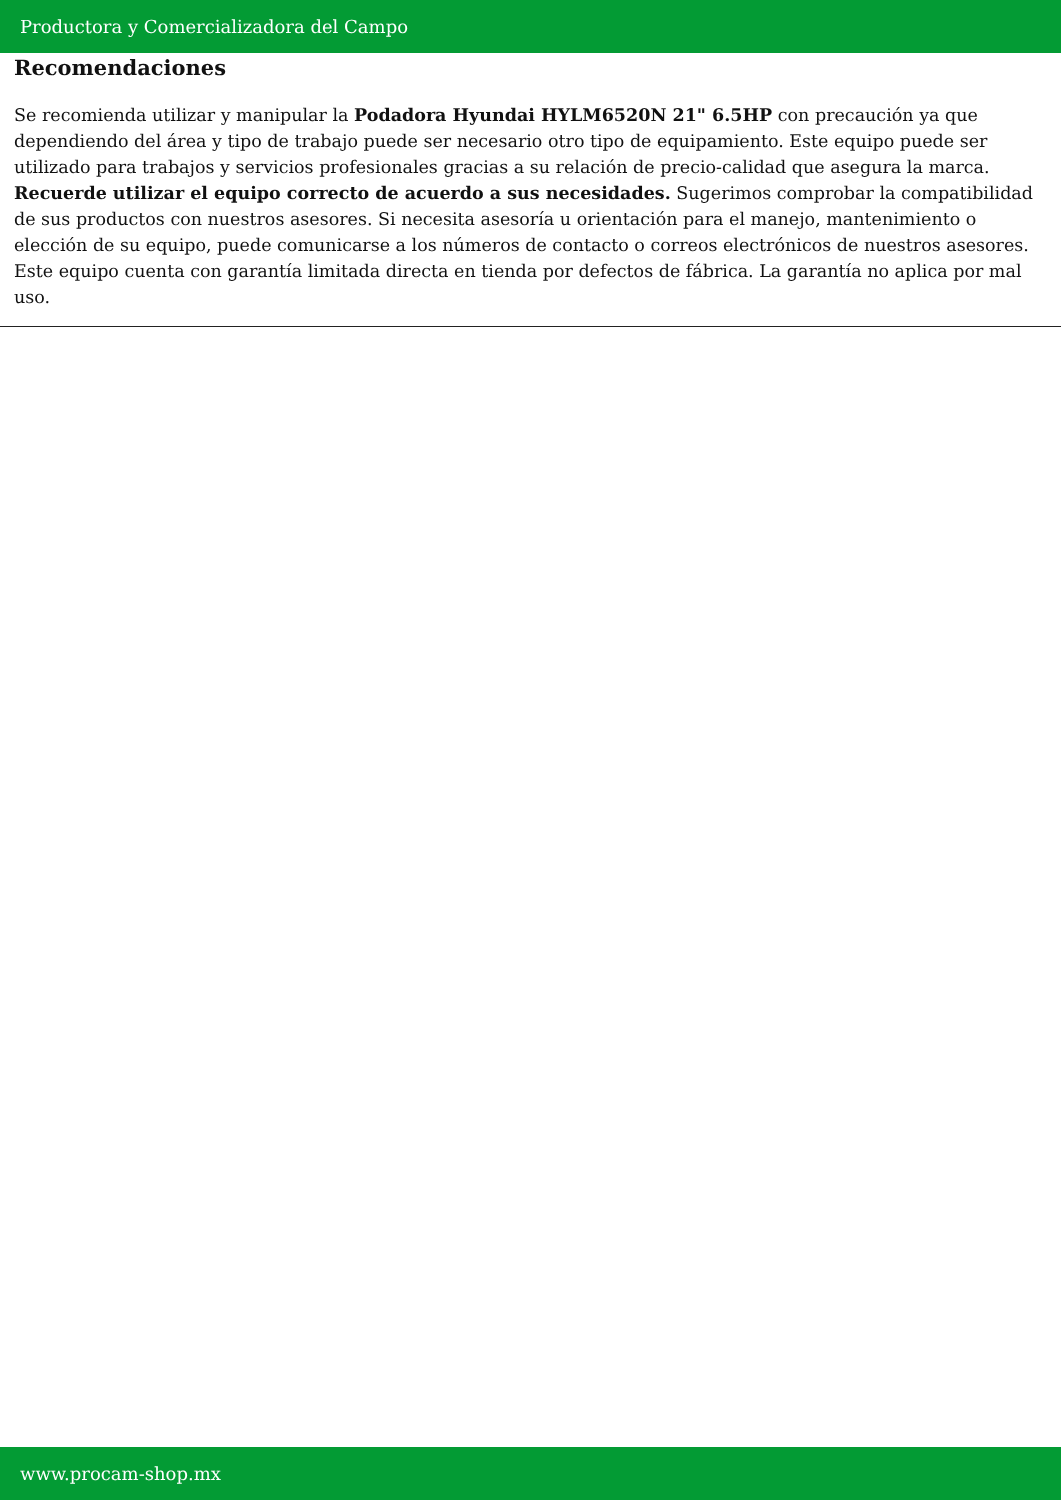Productora y Comercializadora del Campo
Recomendaciones
Se recomienda utilizar y manipular la Podadora Hyundai HYLM6520N 21" 6.5HP con precaución ya que dependiendo del área y tipo de trabajo puede ser necesario otro tipo de equipamiento. Este equipo puede ser utilizado para trabajos y servicios profesionales gracias a su relación de precio-calidad que asegura la marca. Recuerde utilizar el equipo correcto de acuerdo a sus necesidades. Sugerimos comprobar la compatibilidad de sus productos con nuestros asesores. Si necesita asesoría u orientación para el manejo, mantenimiento o elección de su equipo, puede comunicarse a los números de contacto o correos electrónicos de nuestros asesores. Este equipo cuenta con garantía limitada directa en tienda por defectos de fábrica. La garantía no aplica por mal uso.
www.procam-shop.mx